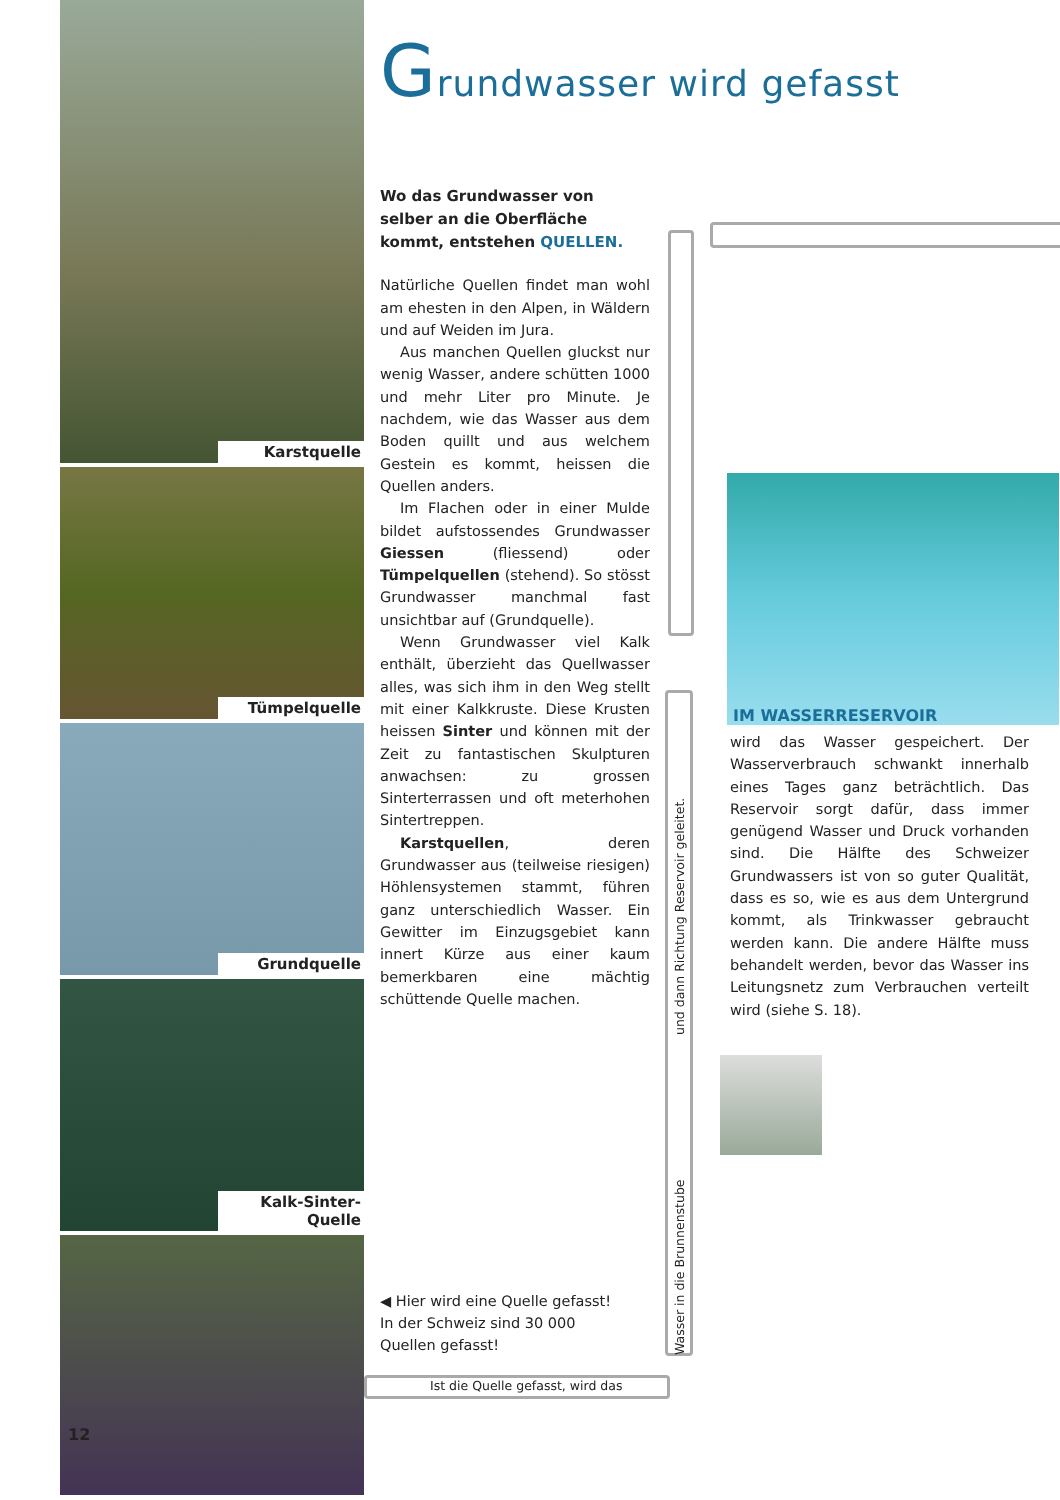Karstquelle
Tümpelquelle
Grundquelle
Kalk-Sinter-Quelle
Grundwasser wird gefasst
Wo das Grundwasser von selber an die Oberfläche kommt, entstehen QUELLEN.
Natürliche Quellen findet man wohl am ehesten in den Alpen, in Wäldern und auf Weiden im Jura.
Aus manchen Quellen gluckst nur wenig Wasser, andere schütten 1000 und mehr Liter pro Minute. Je nachdem, wie das Wasser aus dem Boden quillt und aus welchem Gestein es kommt, heissen die Quellen anders.
Im Flachen oder in einer Mulde bildet aufstossendes Grundwasser Giessen (fliessend) oder Tümpelquellen (stehend). So stösst Grundwasser manchmal fast unsichtbar auf (Grundquelle).
Wenn Grundwasser viel Kalk enthält, überzieht das Quellwasser alles, was sich ihm in den Weg stellt mit einer Kalkkruste. Diese Krusten heissen Sinter und können mit der Zeit zu fantastischen Skulpturen anwachsen: zu grossen Sinterterrassen und oft meterhohen Sintertreppen.
Karstquellen, deren Grundwasser aus (teilweise riesigen) Höhlensystemen stammt, führen ganz unterschiedlich Wasser. Ein Gewitter im Einzugsgebiet kann innert Kürze aus einer kaum bemerkbaren eine mächtig schüttende Quelle machen.
und dann Richtung Reservoir geleitet.
Wasser in die Brunnenstube
IM WASSERRESERVOIR
wird das Wasser gespeichert. Der Wasserverbrauch schwankt innerhalb eines Tages ganz beträchtlich. Das Reservoir sorgt dafür, dass immer genügend Wasser und Druck vorhanden sind. Die Hälfte des Schweizer Grundwassers ist von so guter Qualität, dass es so, wie es aus dem Untergrund kommt, als Trinkwasser gebraucht werden kann. Die andere Hälfte muss behandelt werden, bevor das Wasser ins Leitungsnetz zum Verbrauchen verteilt wird (siehe S. 18).
◀ Hier wird eine Quelle gefasst!
In der Schweiz sind 30 000
Quellen gefasst!
Ist die Quelle gefasst, wird das
12